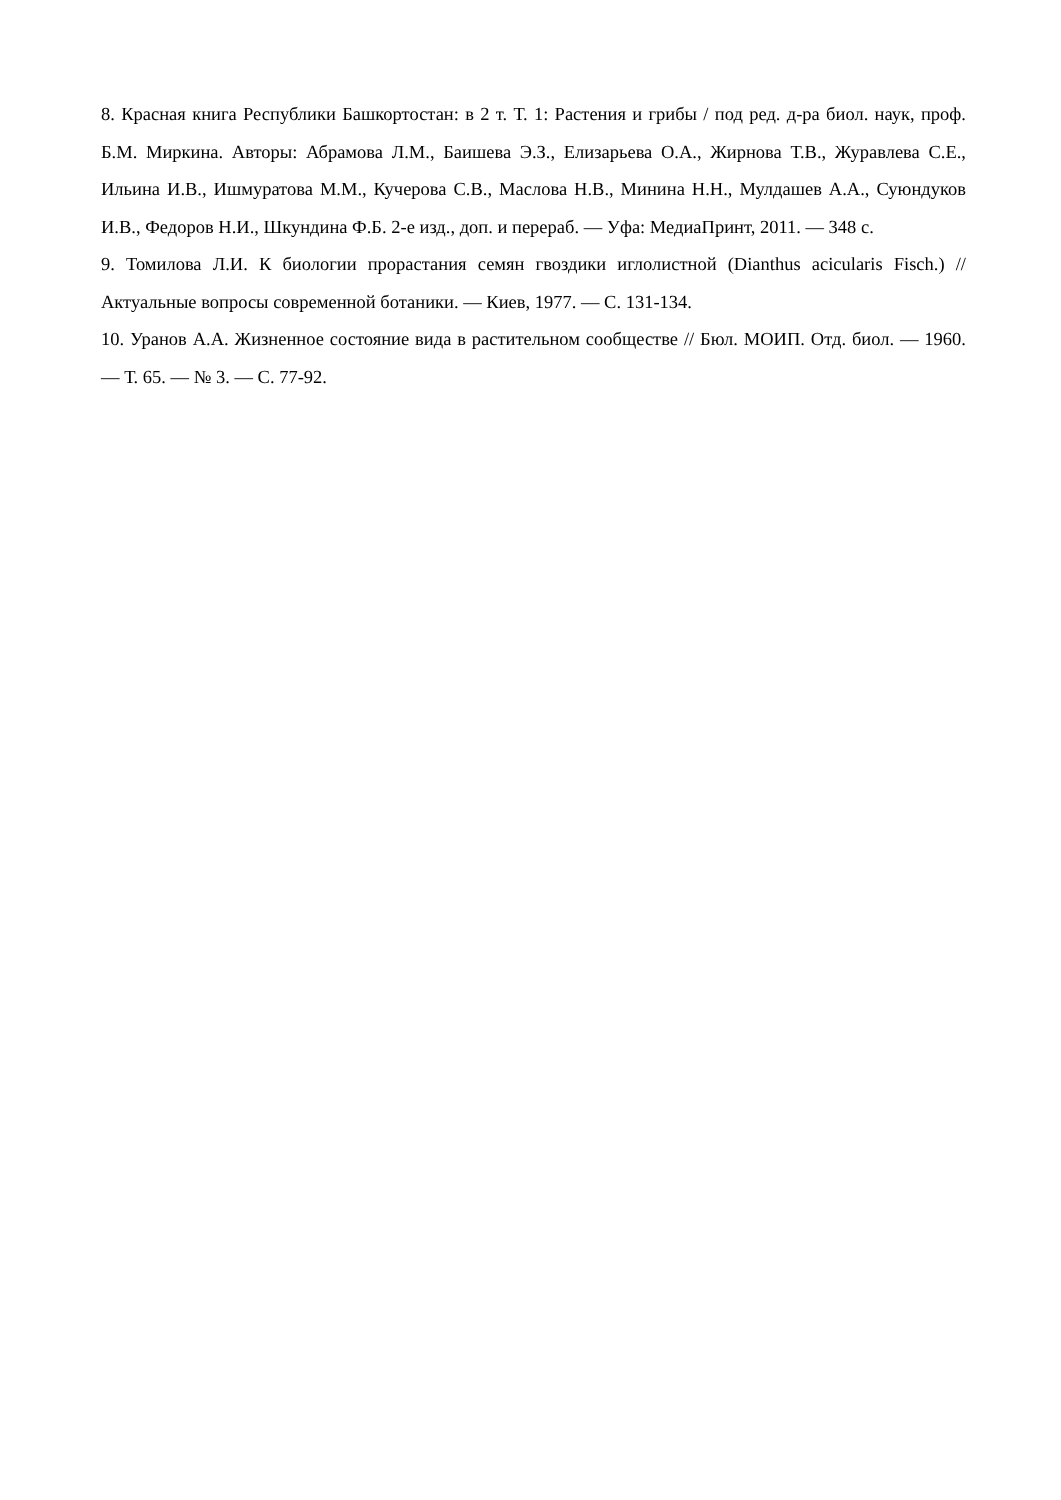8. Красная книга Республики Башкортостан: в 2 т. Т. 1: Растения и грибы / под ред. д-ра биол. наук, проф. Б.М. Миркина. Авторы: Абрамова Л.М., Баишева Э.З., Елизарьева О.А., Жирнова Т.В., Журавлева С.Е., Ильина И.В., Ишмуратова М.М., Кучерова С.В., Маслова Н.В., Минина Н.Н., Мулдашев А.А., Суюндуков И.В., Федоров Н.И., Шкундина Ф.Б. 2-е изд., доп. и перераб. — Уфа: МедиаПринт, 2011. — 348 с.
9. Томилова Л.И. К биологии прорастания семян гвоздики иглолистной (Dianthus acicularis Fisch.) // Актуальные вопросы современной ботаники. — Киев, 1977. — С. 131-134.
10. Уранов А.А. Жизненное состояние вида в растительном сообществе // Бюл. МОИП. Отд. биол. — 1960. — Т. 65. — № 3. — С. 77-92.